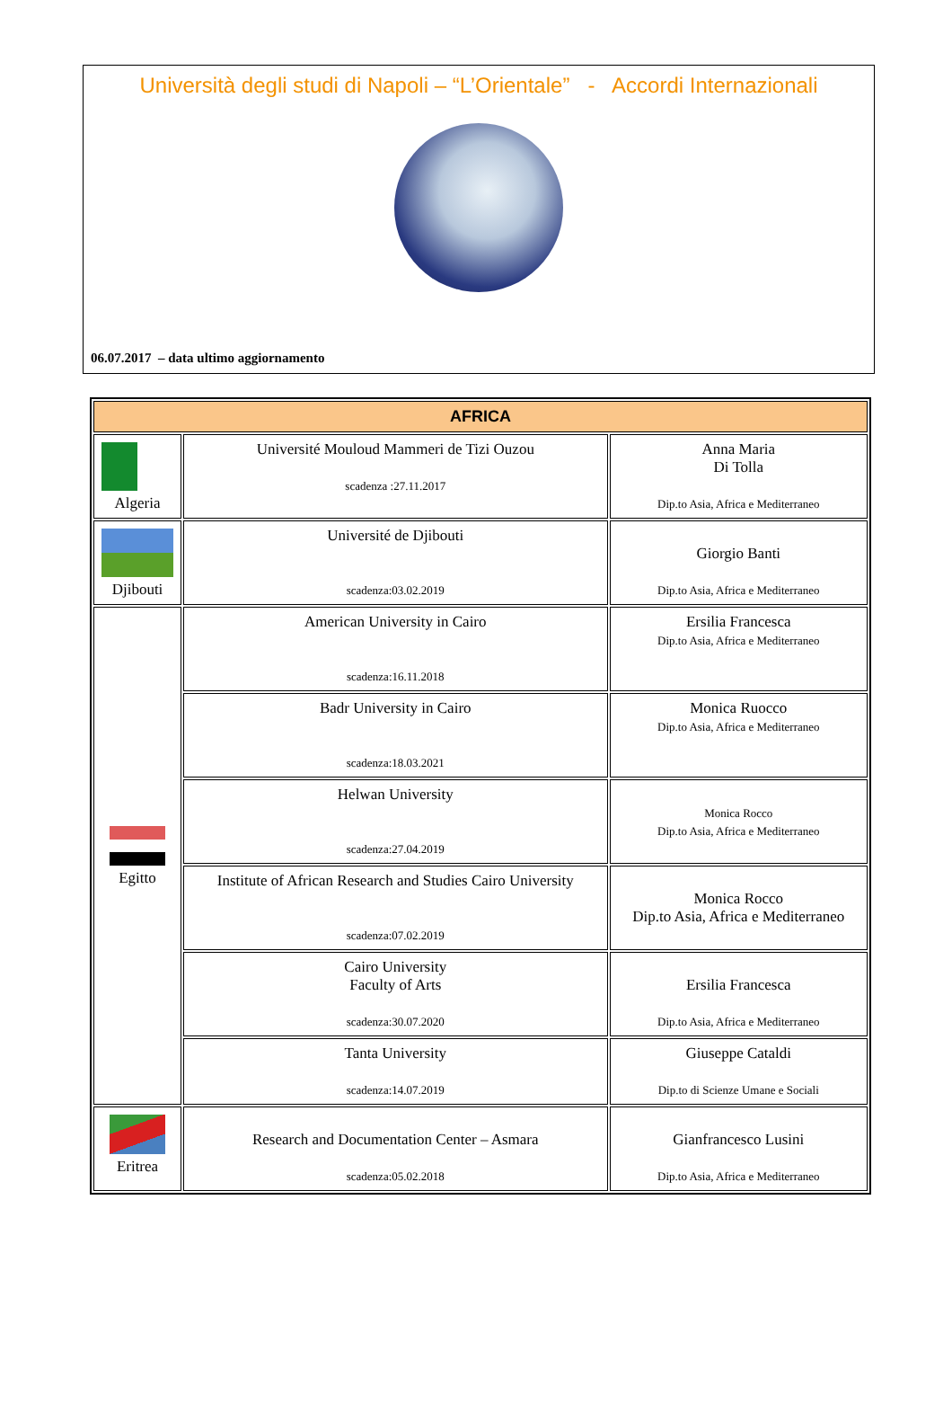Università degli studi di Napoli – “L’Orientale” - Accordi Internazionali
06.07.2017 – data ultimo aggiornamento
| AFRICA | | |
| --- | --- | --- |
| Algeria | Université Mouloud Mammeri de Tizi Ouzou scadenza :27.11.2017 | Anna Maria Di Tolla Dip.to Asia, Africa e Mediterraneo |
| Djibouti | Université de Djibouti scadenza:03.02.2019 | Giorgio Banti Dip.to Asia, Africa e Mediterraneo |
| Egitto | American University in Cairo scadenza:16.11.2018 | Ersilia Francesca Dip.to Asia, Africa e Mediterraneo |
| | Badr University in Cairo scadenza:18.03.2021 | Monica Ruocco Dip.to Asia, Africa e Mediterraneo |
| | Helwan University scadenza:27.04.2019 | Monica Rocco Dip.to Asia, Africa e Mediterraneo |
| | Institute of African Research and Studies Cairo University scadenza:07.02.2019 | Monica Rocco Dip.to Asia, Africa e Mediterraneo |
| | Cairo University Faculty of Arts scadenza:30.07.2020 | Ersilia Francesca Dip.to Asia, Africa e Mediterraneo |
| | Tanta University scadenza:14.07.2019 | Giuseppe Cataldi Dip.to di Scienze Umane e Sociali |
| Eritrea | Research and Documentation Center – Asmara scadenza:05.02.2018 | Gianfrancesco Lusini Dip.to Asia, Africa e Mediterraneo |